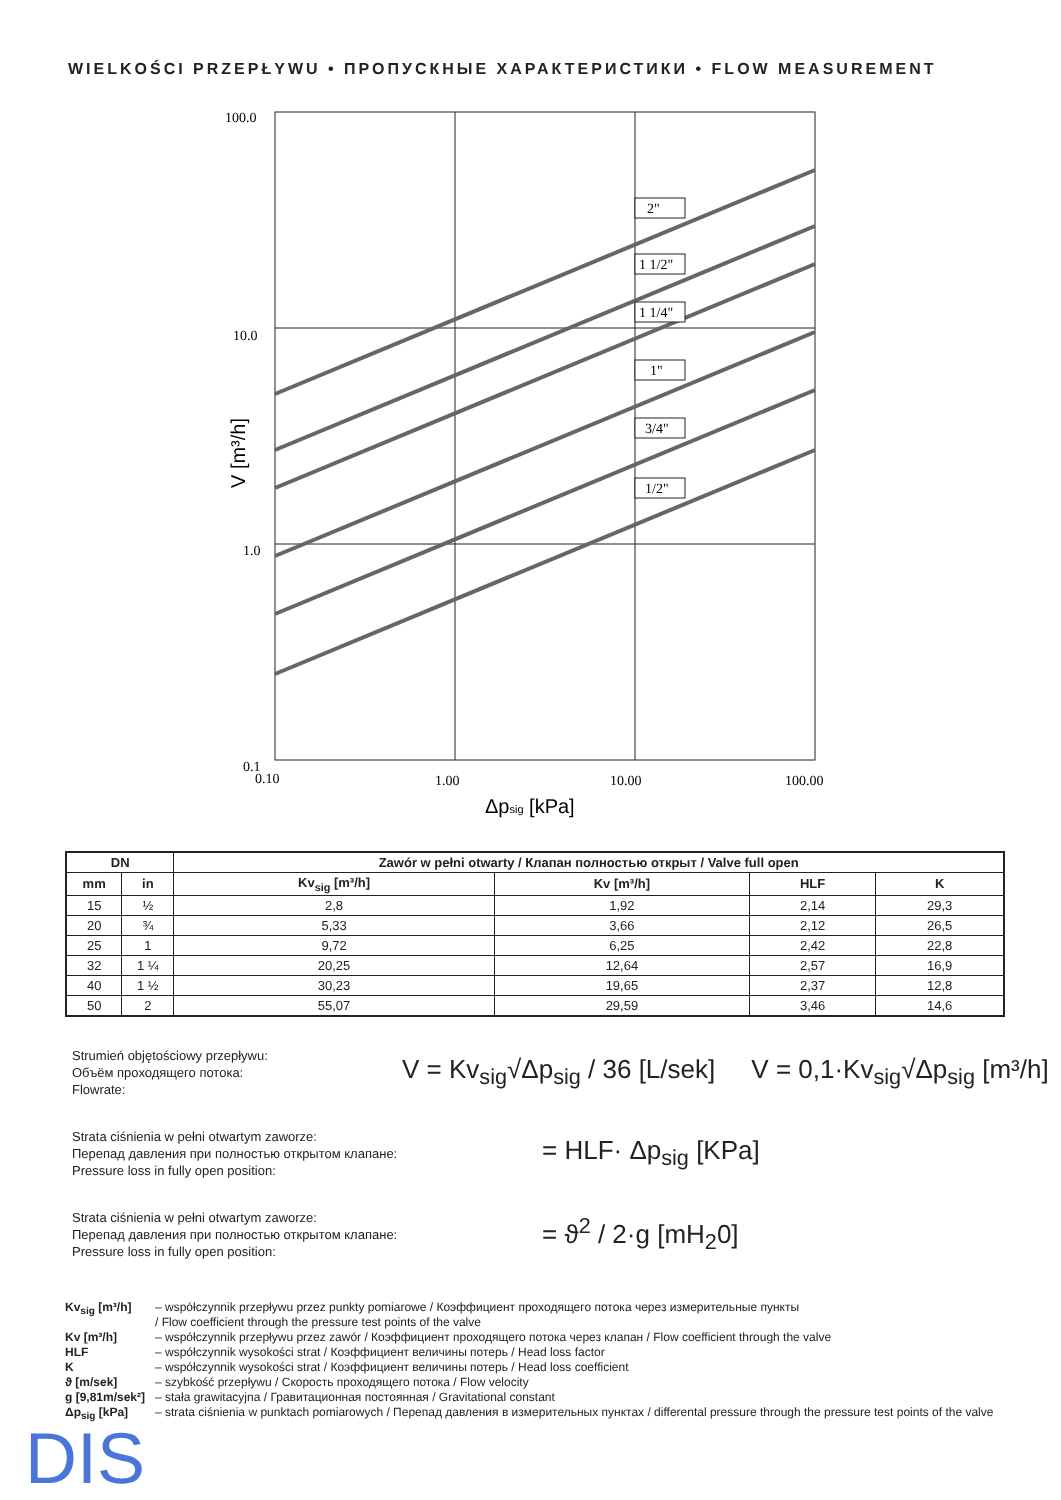WIELKOŚCI PRZEPŁYWU • ПРОПУСКНЫЕ ХАРАКТЕРИСТИКИ • FLOW MEASUREMENT
100.0
10.0
1.0
0.1
2"
1 1/2"
1 1/4"
1"
3/4"
1/2"
0.10
1.00
10.00
100.00
Δpsig [kPa]
V [m³/h]
| DN | | Zawór w pełni otwarty / Клапан полностью открыт / Valve full open | | | |
| --- | --- | --- | --- | --- | --- |
| mm | in | Kv<sub>sig</sub> [m³/h] | Kv [m³/h] | HLF | K |
| 15 | ½ | 2,8 | 1,92 | 2,14 | 29,3 |
| 20 | ¾ | 5,33 | 3,66 | 2,12 | 26,5 |
| 25 | 1 | 9,72 | 6,25 | 2,42 | 22,8 |
| 32 | 1 ¼ | 20,25 | 12,64 | 2,57 | 16,9 |
| 40 | 1 ½ | 30,23 | 19,65 | 2,37 | 12,8 |
| 50 | 2 | 55,07 | 29,59 | 3,46 | 14,6 |
Strumień objętościowy przepływu:
Объём проходящего потока:
Flowrate:
V = Kv<sub>sig</sub>√Δp<sub>sig</sub> / 36 [L/sek] V = 0,1·Kv<sub>sig</sub>√Δp<sub>sig</sub> [m³/h]
Strata ciśnienia w pełni otwartym zaworze:
Перепад давления при полностью открытом клапане:
Pressure loss in fully open position:
= HLF· Δp<sub>sig</sub> [KPa]
Strata ciśnienia w pełni otwartym zaworze:
Перепад давления при полностью открытом клапане:
Pressure loss in fully open position:
= ϑ<sup>2</sup> / 2·g [mH<sub>2</sub>0]
Kv<sub>sig</sub> [m³/h] – współczynnik przepływu przez punkty pomiarowe / Коэффициент проходящего потока через измерительные пункты
/ Flow coefficient through the pressure test points of the valve
Kv [m³/h] – współczynnik przepływu przez zawór / Коэффициент проходящего потока через клапан / Flow coefficient through the valve
HLF – współczynnik wysokości strat / Коэффициент величины потерь / Head loss factor
K – współczynnik wysokości strat / Коэффициент величины потерь / Head loss coefficient
ϑ [m/sek] – szybkość przepływu / Скорость проходящего потока / Flow velocity
g [9,81m/sek²] – stała grawitacyjna / Гравитационная постоянная / Gravitational constant
Δp<sub>sig</sub> [kPa] – strata ciśnienia w punktach pomiarowych / Перепад давления в измерительных пунктах / differental pressure through the pressure test points of the valve
DIS